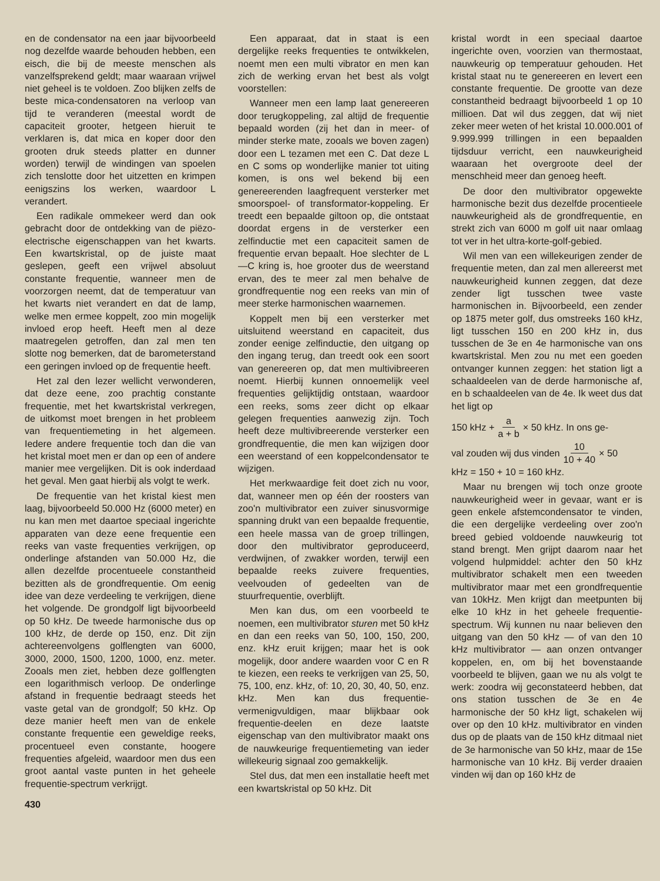en de condensator na een jaar bijvoorbeeld nog dezelfde waarde behouden hebben, een eisch, die bij de meeste menschen als vanzelfsprekend geldt; maar waaraan vrijwel niet geheel is te voldoen. Zoo blijken zelfs de beste mica-condensatoren na verloop van tijd te veranderen (meestal wordt de capaciteit grooter, hetgeen hieruit te verklaren is, dat mica en koper door den grooten druk steeds platter en dunner worden) terwijl de windingen van spoelen zich tenslotte door het uitzetten en krimpen eenigszins los werken, waardoor L verandert.
Een radikale ommekeer werd dan ook gebracht door de ontdekking van de piëzo-electrische eigenschappen van het kwarts. Een kwartskristal, op de juiste maat geslepen, geeft een vrijwel absoluut constante frequentie, wanneer men de voorzorgen neemt, dat de temperatuur van het kwarts niet verandert en dat de lamp, welke men ermee koppelt, zoo min mogelijk invloed erop heeft. Heeft men al deze maatregelen getroffen, dan zal men ten slotte nog bemerken, dat de barometerstand een geringen invloed op de frequentie heeft.
Het zal den lezer wellicht verwonderen, dat deze eene, zoo prachtig constante frequentie, met het kwartskristal verkregen, de uitkomst moet brengen in het probleem van frequentiemeting in het algemeen. Iedere andere frequentie toch dan die van het kristal moet men er dan op een of andere manier mee vergelijken. Dit is ook inderdaad het geval. Men gaat hierbij als volgt te werk.
De frequentie van het kristal kiest men laag, bijvoorbeeld 50.000 Hz (6000 meter) en nu kan men met daartoe speciaal ingerichte apparaten van deze eene frequentie een reeks van vaste frequenties verkrijgen, op onderlinge afstanden van 50.000 Hz, die allen dezelfde procentueele constantheid bezitten als de grondfrequentie. Om eenig idee van deze verdeeling te verkrijgen, diene het volgende. De grondgolf ligt bijvoorbeeld op 50 kHz. De tweede harmonische dus op 100 kHz, de derde op 150, enz. Dit zijn achtereenvolgens golflengten van 6000, 3000, 2000, 1500, 1200, 1000, enz. meter. Zooals men ziet, hebben deze golflengten een logarithmisch verloop. De onderlinge afstand in frequentie bedraagt steeds het vaste getal van de grondgolf; 50 kHz. Op deze manier heeft men van de enkele constante frequentie een geweldige reeks, procentueel even constante, hoogere frequenties afgeleid, waardoor men dus een groot aantal vaste punten in het geheele frequentie-spectrum verkrijgt.
430
Een apparaat, dat in staat is een dergelijke reeks frequenties te ontwikkelen, noemt men een multi vibrator en men kan zich de werking ervan het best als volgt voorstellen:
Wanneer men een lamp laat genereeren door terugkoppeling, zal altijd de frequentie bepaald worden (zij het dan in meer- of minder sterke mate, zooals we boven zagen) door een L tezamen met een C. Dat deze L en C soms op wonderlijke manier tot uiting komen, is ons wel bekend bij een genereerenden laagfrequent versterker met smoorspoel- of transformator-koppeling. Er treedt een bepaalde giltoon op, die ontstaat doordat ergens in de versterker een zelfinductie met een capaciteit samen de frequentie ervan bepaalt. Hoe slechter de L—C kring is, hoe grooter dus de weerstand ervan, des te meer zal men behalve de grondfrequentie nog een reeks van min of meer sterke harmonischen waarnemen.
Koppelt men bij een versterker met uitsluitend weerstand en capaciteit, dus zonder eenige zelfinductie, den uitgang op den ingang terug, dan treedt ook een soort van genereeren op, dat men multivibreeren noemt. Hierbij kunnen onnoemelijk veel frequenties gelijktijdig ontstaan, waardoor een reeks, soms zeer dicht op elkaar gelegen frequenties aanwezig zijn. Toch heeft deze multivibreerende versterker een grondfrequentie, die men kan wijzigen door een weerstand of een koppelcondensator te wijzigen.
Het merkwaardige feit doet zich nu voor, dat, wanneer men op één der roosters van zoo'n multivibrator een zuiver sinusvormige spanning drukt van een bepaalde frequentie, een heele massa van de groep trillingen, door den multivibrator geproduceerd, verdwijnen, of zwakker worden, terwijl een bepaalde reeks zuivere frequenties, veelvouden of gedeelten van de stuurfrequentie, overblijft.
Men kan dus, om een voorbeeld te noemen, een multivibrator sturen met 50 kHz en dan een reeks van 50, 100, 150, 200, enz. kHz eruit krijgen; maar het is ook mogelijk, door andere waarden voor C en R te kiezen, een reeks te verkrijgen van 25, 50, 75, 100, enz. kHz, of: 10, 20, 30, 40, 50, enz. kHz. Men kan dus frequentie-vermenigvuldigen, maar blijkbaar ook frequentie-deelen en deze laatste eigenschap van den multivibrator maakt ons de nauwkeurige frequentiemeting van ieder willekeurig signaal zoo gemakkelijk.
Stel dus, dat men een installatie heeft met een kwartskristal op 50 kHz. Dit
kristal wordt in een speciaal daartoe ingerichte oven, voorzien van thermostaat, nauwkeurig op temperatuur gehouden. Het kristal staat nu te genereeren en levert een constante frequentie. De grootte van deze constantheid bedraagt bijvoorbeeld 1 op 10 millioen. Dat wil dus zeggen, dat wij niet zeker meer weten of het kristal 10.000.001 of 9.999.999 trillingen in een bepaalden tijdsduur verricht, een nauwkeurigheid waaraan het overgroote deel der menschheid meer dan genoeg heeft.
De door den multivibrator opgewekte harmonische bezit dus dezelfde procentieele nauwkeurigheid als de grondfrequentie, en strekt zich van 6000 m golf uit naar omlaag tot ver in het ultra-korte-golf-gebied.
Wil men van een willekeurigen zender de frequentie meten, dan zal men allereerst met nauwkeurigheid kunnen zeggen, dat deze zender ligt tusschen twee vaste harmonischen in. Bijvoorbeeld, een zender op 1875 meter golf, dus omstreeks 160 kHz, ligt tusschen 150 en 200 kHz in, dus tusschen de 3e en 4e harmonische van ons kwartskristal. Men zou nu met een goeden ontvanger kunnen zeggen: het station ligt a schaaldeelen van de derde harmonische af, en b schaaldeelen van de 4e. Ik weet dus dat het ligt op
150 kHz + a a + b × 50 kHz. In ons ge-
val zouden wij dus vinden 10 10 + 40 × 50
kHz = 150 + 10 = 160 kHz.
Maar nu brengen wij toch onze groote nauwkeurigheid weer in gevaar, want er is geen enkele afstemcondensator te vinden, die een dergelijke verdeeling over zoo'n breed gebied voldoende nauwkeurig tot stand brengt. Men grijpt daarom naar het volgend hulpmiddel: achter den 50 kHz multivibrator schakelt men een tweeden multivibrator maar met een grondfrequentie van 10kHz. Men krijgt dan meetpunten bij elke 10 kHz in het geheele frequentie-spectrum. Wij kunnen nu naar believen den uitgang van den 50 kHz — of van den 10 kHz multivibrator — aan onzen ontvanger koppelen, en, om bij het bovenstaande voorbeeld te blijven, gaan we nu als volgt te werk: zoodra wij geconstateerd hebben, dat ons station tusschen de 3e en 4e harmonische der 50 kHz ligt, schakelen wij over op den 10 kHz. multivibrator en vinden dus op de plaats van de 150 kHz ditmaal niet de 3e harmonische van 50 kHz, maar de 15e harmonische van 10 kHz. Bij verder draaien vinden wij dan op 160 kHz de